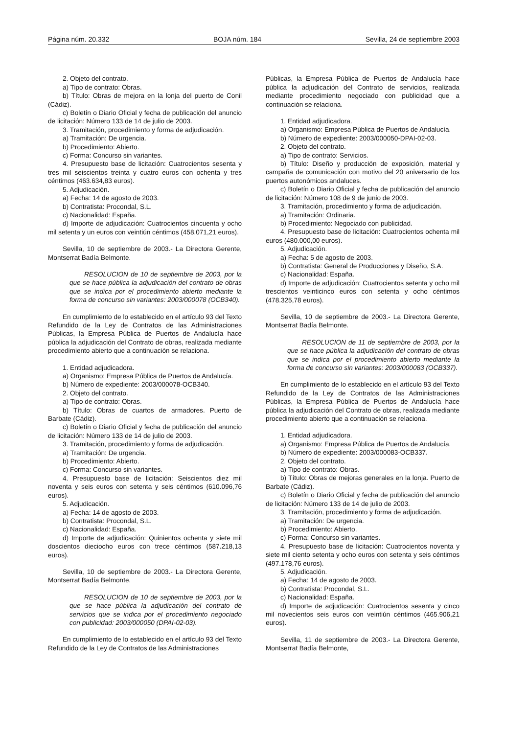Página núm. 20.332 BOJA núm. 184 Sevilla, 24 de septiembre 2003
2. Objeto del contrato.
a) Tipo de contrato: Obras.
b) Título: Obras de mejora en la lonja del puerto de Conil (Cádiz).
c) Boletín o Diario Oficial y fecha de publicación del anuncio de licitación: Número 133 de 14 de julio de 2003.
3. Tramitación, procedimiento y forma de adjudicación.
a) Tramitación: De urgencia.
b) Procedimiento: Abierto.
c) Forma: Concurso sin variantes.
4. Presupuesto base de licitación: Cuatrocientos sesenta y tres mil seiscientos treinta y cuatro euros con ochenta y tres céntimos (463.634,83 euros).
5. Adjudicación.
a) Fecha: 14 de agosto de 2003.
b) Contratista: Procondal, S.L.
c) Nacionalidad: España.
d) Importe de adjudicación: Cuatrocientos cincuenta y ocho mil setenta y un euros con veintiún céntimos (458.071,21 euros).
Sevilla, 10 de septiembre de 2003.- La Directora Gerente, Montserrat Badía Belmonte.
RESOLUCION de 10 de septiembre de 2003, por la que se hace pública la adjudicación del contrato de obras que se indica por el procedimiento abierto mediante la forma de concurso sin variantes: 2003/000078 (OCB340).
En cumplimiento de lo establecido en el artículo 93 del Texto Refundido de la Ley de Contratos de las Administraciones Públicas, la Empresa Pública de Puertos de Andalucía hace pública la adjudicación del Contrato de obras, realizada mediante procedimiento abierto que a continuación se relaciona.
1. Entidad adjudicadora.
a) Organismo: Empresa Pública de Puertos de Andalucía.
b) Número de expediente: 2003/000078-OCB340.
2. Objeto del contrato.
a) Tipo de contrato: Obras.
b) Título: Obras de cuartos de armadores. Puerto de Barbate (Cádiz).
c) Boletín o Diario Oficial y fecha de publicación del anuncio de licitación: Número 133 de 14 de julio de 2003.
3. Tramitación, procedimiento y forma de adjudicación.
a) Tramitación: De urgencia.
b) Procedimiento: Abierto.
c) Forma: Concurso sin variantes.
4. Presupuesto base de licitación: Seiscientos diez mil noventa y seis euros con setenta y seis céntimos (610.096,76 euros).
5. Adjudicación.
a) Fecha: 14 de agosto de 2003.
b) Contratista: Procondal, S.L.
c) Nacionalidad: España.
d) Importe de adjudicación: Quinientos ochenta y siete mil doscientos dieciocho euros con trece céntimos (587.218,13 euros).
Sevilla, 10 de septiembre de 2003.- La Directora Gerente, Montserrat Badía Belmonte.
RESOLUCION de 10 de septiembre de 2003, por la que se hace pública la adjudicación del contrato de servicios que se indica por el procedimiento negociado con publicidad: 2003/000050 (DPAI-02-03).
En cumplimiento de lo establecido en el artículo 93 del Texto Refundido de la Ley de Contratos de las Administraciones
Públicas, la Empresa Pública de Puertos de Andalucía hace pública la adjudicación del Contrato de servicios, realizada mediante procedimiento negociado con publicidad que a continuación se relaciona.
1. Entidad adjudicadora.
a) Organismo: Empresa Pública de Puertos de Andalucía.
b) Número de expediente: 2003/000050-DPAI-02-03.
2. Objeto del contrato.
a) Tipo de contrato: Servicios.
b) Título: Diseño y producción de exposición, material y campaña de comunicación con motivo del 20 aniversario de los puertos autonómicos andaluces.
c) Boletín o Diario Oficial y fecha de publicación del anuncio de licitación: Número 108 de 9 de junio de 2003.
3. Tramitación, procedimiento y forma de adjudicación.
a) Tramitación: Ordinaria.
b) Procedimiento: Negociado con publicidad.
4. Presupuesto base de licitación: Cuatrocientos ochenta mil euros (480.000,00 euros).
5. Adjudicación.
a) Fecha: 5 de agosto de 2003.
b) Contratista: General de Producciones y Diseño, S.A.
c) Nacionalidad: España.
d) Importe de adjudicación: Cuatrocientos setenta y ocho mil trescientos veinticinco euros con setenta y ocho céntimos (478.325,78 euros).
Sevilla, 10 de septiembre de 2003.- La Directora Gerente, Montserrat Badía Belmonte.
RESOLUCION de 11 de septiembre de 2003, por la que se hace pública la adjudicación del contrato de obras que se indica por el procedimiento abierto mediante la forma de concurso sin variantes: 2003/000083 (OCB337).
En cumplimiento de lo establecido en el artículo 93 del Texto Refundido de la Ley de Contratos de las Administraciones Públicas, la Empresa Pública de Puertos de Andalucía hace pública la adjudicación del Contrato de obras, realizada mediante procedimiento abierto que a continuación se relaciona.
1. Entidad adjudicadora.
a) Organismo: Empresa Pública de Puertos de Andalucía.
b) Número de expediente: 2003/000083-OCB337.
2. Objeto del contrato.
a) Tipo de contrato: Obras.
b) Título: Obras de mejoras generales en la lonja. Puerto de Barbate (Cádiz).
c) Boletín o Diario Oficial y fecha de publicación del anuncio de licitación: Número 133 de 14 de julio de 2003.
3. Tramitación, procedimiento y forma de adjudicación.
a) Tramitación: De urgencia.
b) Procedimiento: Abierto.
c) Forma: Concurso sin variantes.
4. Presupuesto base de licitación: Cuatrocientos noventa y siete mil ciento setenta y ocho euros con setenta y seis céntimos (497.178,76 euros).
5. Adjudicación.
a) Fecha: 14 de agosto de 2003.
b) Contratista: Procondal, S.L.
c) Nacionalidad: España.
d) Importe de adjudicación: Cuatrocientos sesenta y cinco mil novecientos seis euros con veintiún céntimos (465.906,21 euros).
Sevilla, 11 de septiembre de 2003.- La Directora Gerente, Montserrat Badía Belmonte,